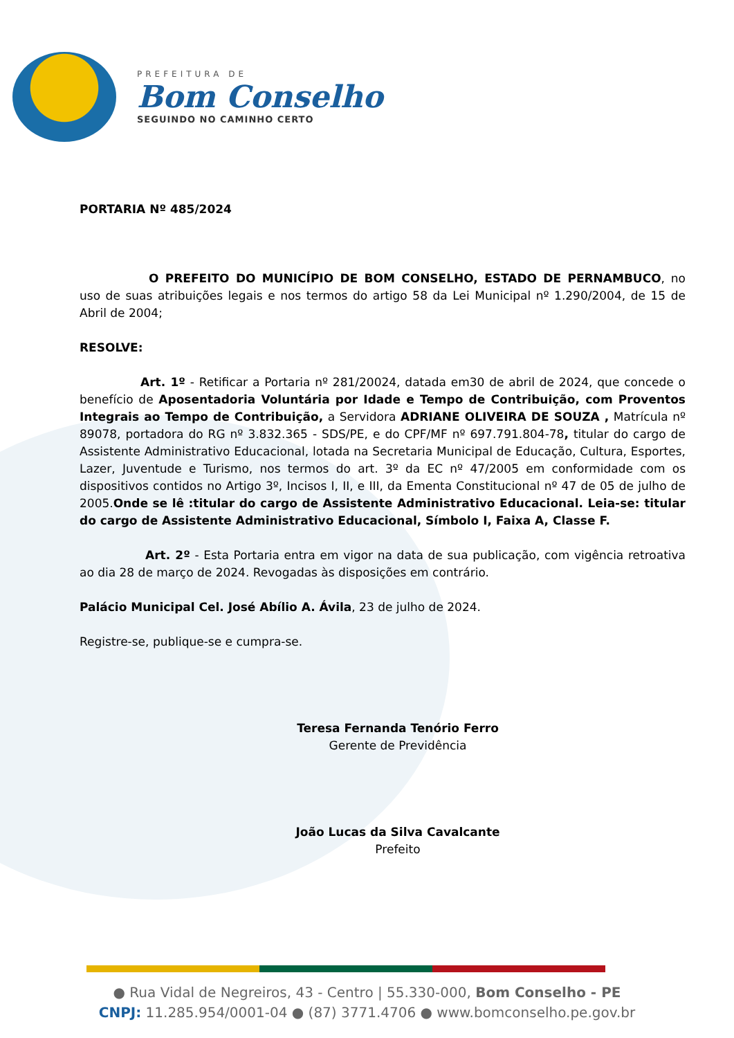PREFEITURA DE
Bom Conselho
SEGUINDO NO CAMINHO CERTO
PORTARIA Nº 485/2024
O PREFEITO DO MUNICÍPIO DE BOM CONSELHO, ESTADO DE PERNAMBUCO, no uso de suas atribuições legais e nos termos do artigo 58 da Lei Municipal nº 1.290/2004, de 15 de Abril de 2004;
RESOLVE:
Art. 1º - Retificar a Portaria nº 281/20024, datada em30 de abril de 2024, que concede o benefício de Aposentadoria Voluntária por Idade e Tempo de Contribuição, com Proventos Integrais ao Tempo de Contribuição, a Servidora ADRIANE OLIVEIRA DE SOUZA , Matrícula nº 89078, portadora do RG nº 3.832.365 - SDS/PE, e do CPF/MF nº 697.791.804-78, titular do cargo de Assistente Administrativo Educacional, lotada na Secretaria Municipal de Educação, Cultura, Esportes, Lazer, Juventude e Turismo, nos termos do art. 3º da EC nº 47/2005 em conformidade com os dispositivos contidos no Artigo 3º, Incisos I, II, e III, da Ementa Constitucional nº 47 de 05 de julho de 2005.Onde se lê :titular do cargo de Assistente Administrativo Educacional. Leia-se: titular do cargo de Assistente Administrativo Educacional, Símbolo I, Faixa A, Classe F.
Art. 2º - Esta Portaria entra em vigor na data de sua publicação, com vigência retroativa ao dia 28 de março de 2024. Revogadas às disposições em contrário.
Palácio Municipal Cel. José Abílio A. Ávila, 23 de julho de 2024.
Registre-se, publique-se e cumpra-se.
Teresa Fernanda Tenório Ferro
Gerente de Previdência
João Lucas da Silva Cavalcante
Prefeito
● Rua Vidal de Negreiros, 43 - Centro | 55.330-000, Bom Conselho - PE
CNPJ: 11.285.954/0001-04 ● (87) 3771.4706 ● www.bomconselho.pe.gov.br